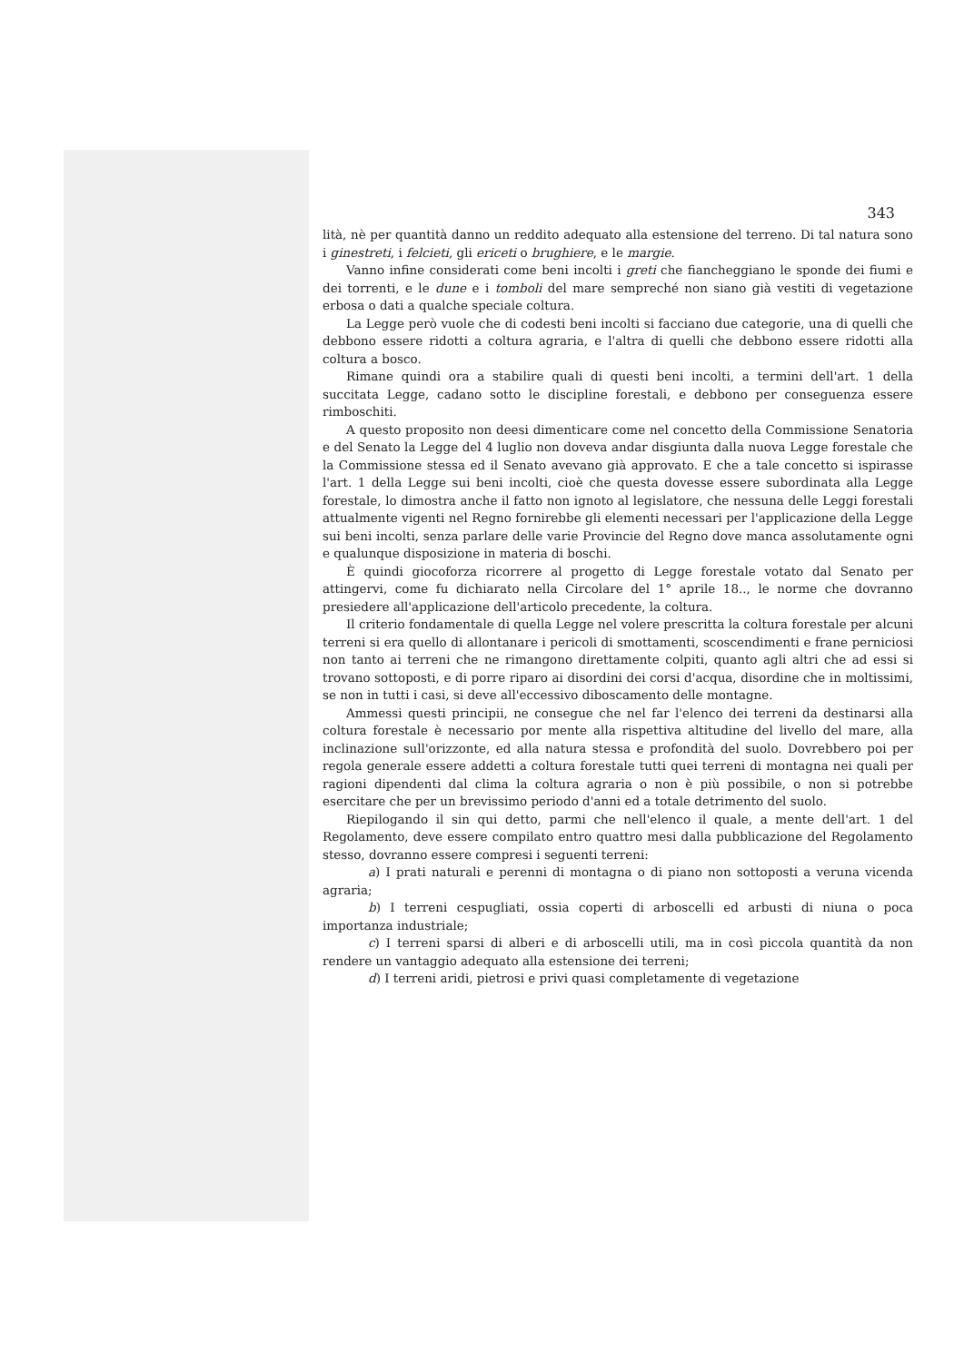343
lità, nè per quantità danno un reddito adequato alla estensione del terreno. Di tal natura sono i ginestreti, i felcieti, gli ericeti o brughiere, e le margie.
Vanno infine considerati come beni incolti i greti che fiancheggiano le sponde dei fiumi e dei torrenti, e le dune e i tomboli del mare sempreché non siano già vestiti di vegetazione erbosa o dati a qualche speciale coltura.
La Legge però vuole che di codesti beni incolti si facciano due categorie, una di quelli che debbono essere ridotti a coltura agraria, e l'altra di quelli che debbono essere ridotti alla coltura a bosco.
Rimane quindi ora a stabilire quali di questi beni incolti, a termini dell'art. 1 della succitata Legge, cadano sotto le discipline forestali, e debbono per conseguenza essere rimboschiti.
A questo proposito non deesi dimenticare come nel concetto della Commissione Senatoria e del Senato la Legge del 4 luglio non doveva andar disgiunta dalla nuova Legge forestale che la Commissione stessa ed il Senato avevano già approvato. E che a tale concetto si ispirasse l'art. 1 della Legge sui beni incolti, cioè che questa dovesse essere subordinata alla Legge forestale, lo dimostra anche il fatto non ignoto al legislatore, che nessuna delle Leggi forestali attualmente vigenti nel Regno fornirebbe gli elementi necessari per l'applicazione della Legge sui beni incolti, senza parlare delle varie Provincie del Regno dove manca assolutamente ogni e qualunque disposizione in materia di boschi.
È quindi giocoforza ricorrere al progetto di Legge forestale votato dal Senato per attingervi, come fu dichiarato nella Circolare del 1° aprile 18.., le norme che dovranno presiedere all'applicazione dell'articolo precedente, la coltura.
Il criterio fondamentale di quella Legge nel volere prescritta la coltura forestale per alcuni terreni si era quello di allontanare i pericoli di smottamenti, scoscendimenti e frane perniciosi non tanto ai terreni che ne rimangono direttamente colpiti, quanto agli altri che ad essi si trovano sottoposti, e di porre riparo ai disordini dei corsi d'acqua, disordine che in moltissimi, se non in tutti i casi, si deve all'eccessivo diboscamento delle montagne.
Ammessi questi principii, ne consegue che nel far l'elenco dei terreni da destinarsi alla coltura forestale è necessario por mente alla rispettiva altitudine del livello del mare, alla inclinazione sull'orizzonte, ed alla natura stessa e profondità del suolo. Dovrebbero poi per regola generale essere addetti a coltura forestale tutti quei terreni di montagna nei quali per ragioni dipendenti dal clima la coltura agraria o non è più possibile, o non si potrebbe esercitare che per un brevissimo periodo d'anni ed a totale detrimento del suolo.
Riepilogando il sin qui detto, parmi che nell'elenco il quale, a mente dell'art. 1 del Regolamento, deve essere compilato entro quattro mesi dalla pubblicazione del Regolamento stesso, dovranno essere compresi i seguenti terreni:
a) I prati naturali e perenni di montagna o di piano non sottoposti a veruna vicenda agraria;
b) I terreni cespugliati, ossia coperti di arboscelli ed arbusti di niuna o poca importanza industriale;
c) I terreni sparsi di alberi e di arboscelli utili, ma in così piccola quantità da non rendere un vantaggio adequato alla estensione dei terreni;
d) I terreni aridi, pietrosi e privi quasi completamente di vegetazione